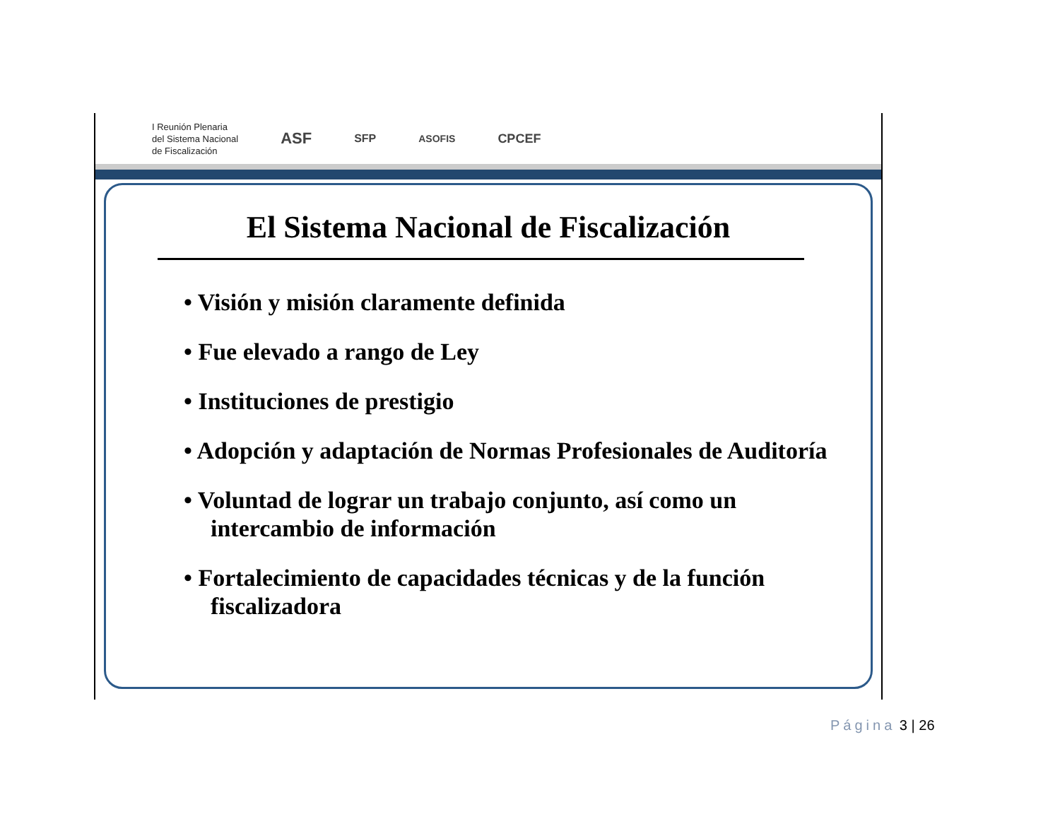I Reunión Plenaria
del Sistema Nacional
de Fiscalización
ASF
SFP ASOFIS
CPCEF
El Sistema Nacional de Fiscalización
• Visión y misión claramente definida
• Fue elevado a rango de Ley
• Instituciones de prestigio
• Adopción y adaptación de Normas Profesionales de Auditoría
• Voluntad de lograr un trabajo conjunto, así como un intercambio de información
• Fortalecimiento de capacidades técnicas y de la función fiscalizadora
Página 3 | 26